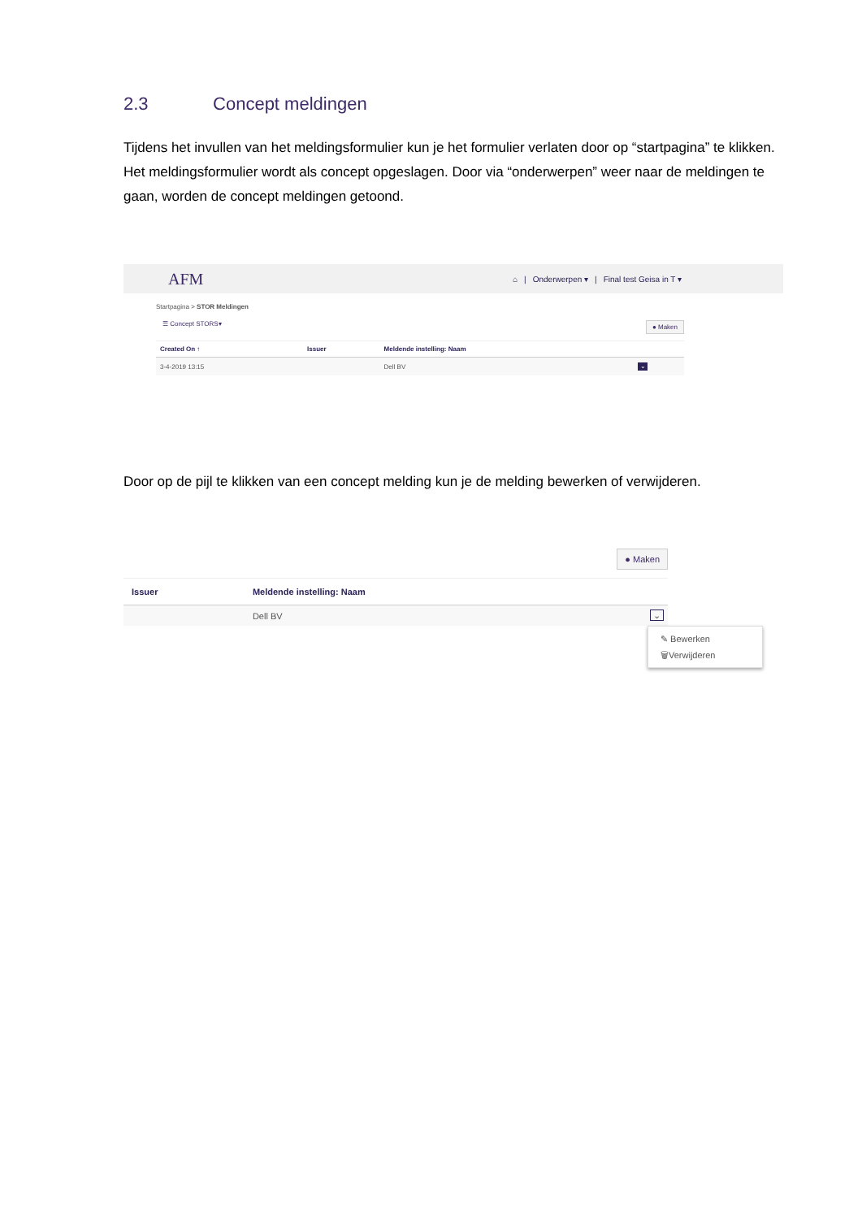2.3 Concept meldingen
Tijdens het invullen van het meldingsformulier kun je het formulier verlaten door op “startpagina” te klikken. Het meldingsformulier wordt als concept opgeslagen. Door via “onderwerpen” weer naar de meldingen te gaan, worden de concept meldingen getoond.
AFM
⌂ | Onderwerpen ▾ | Final test Geisa in T ▾
Startpagina > STOR Meldingen
● Maken ☰ Concept STORS▾
| Created On ↑ | Issuer | Meldende instelling: Naam | |
| --- | --- | --- | --- |
| 3-4-2019 13:15 | | Dell BV | ⌄ |
Door op de pijl te klikken van een concept melding kun je de melding bewerken of verwijderen.
● Maken
| Issuer | Meldende instelling: Naam | |
| --- | --- | --- |
| | Dell BV | ⌄ |
✎ Bewerken
🗑Verwijderen